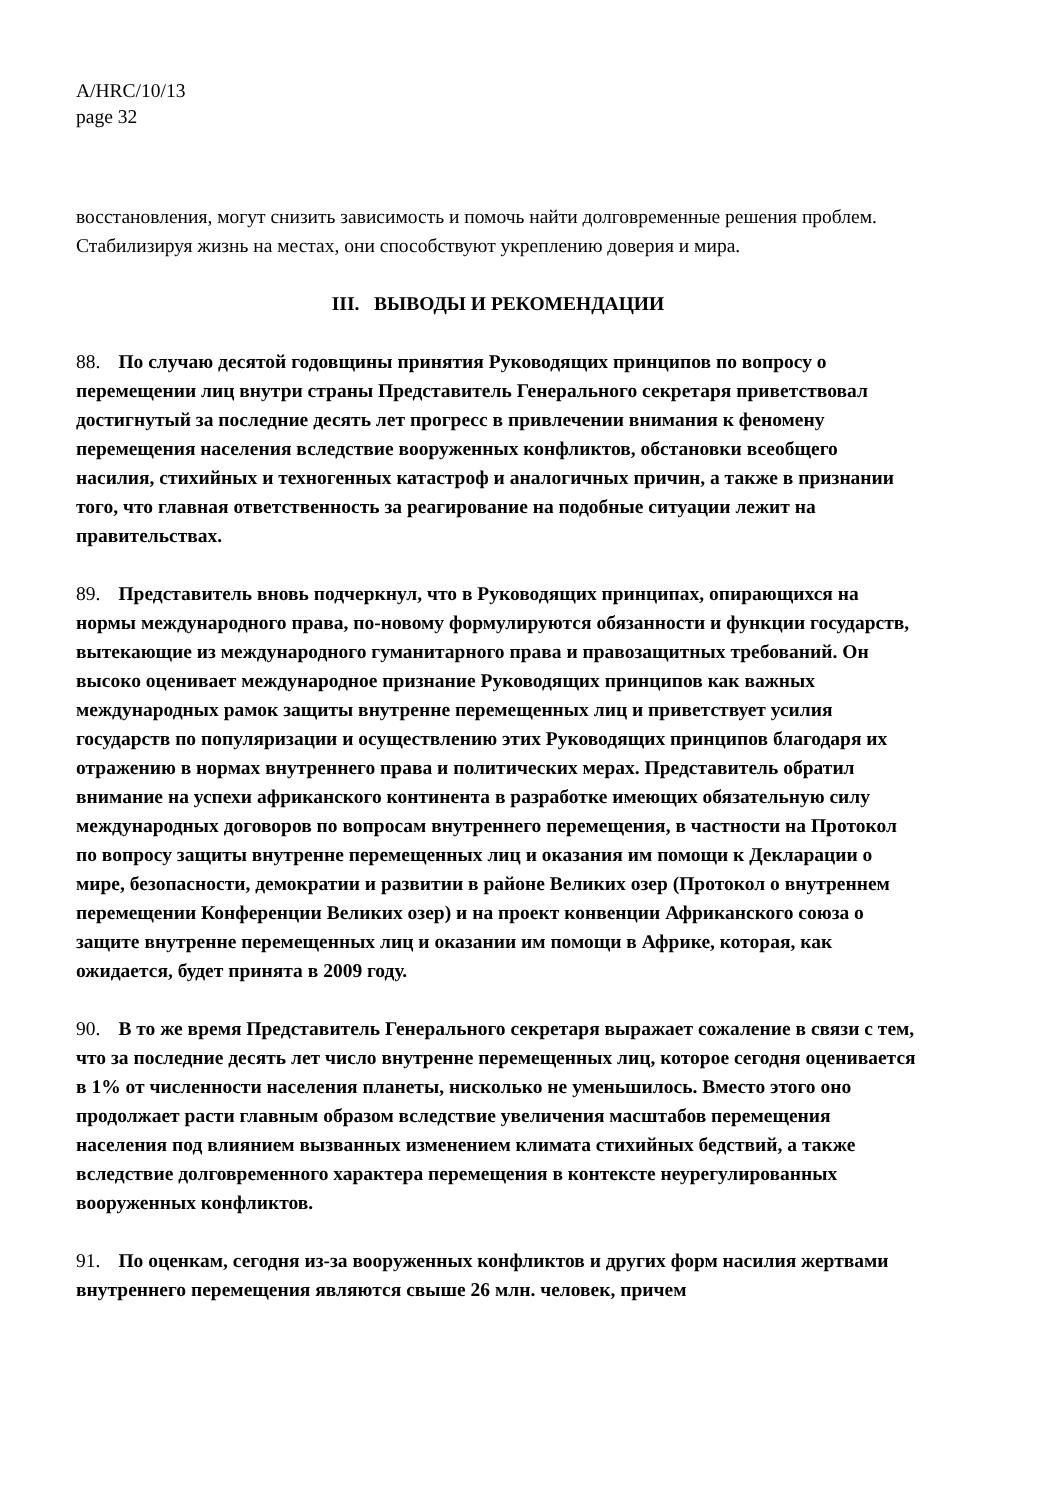A/HRC/10/13
page 32
восстановления, могут снизить зависимость и помочь найти долговременные решения проблем. Стабилизируя жизнь на местах, они способствуют укреплению доверия и мира.
III. ВЫВОДЫ И РЕКОМЕНДАЦИИ
88. По случаю десятой годовщины принятия Руководящих принципов по вопросу о перемещении лиц внутри страны Представитель Генерального секретаря приветствовал достигнутый за последние десять лет прогресс в привлечении внимания к феномену перемещения населения вследствие вооруженных конфликтов, обстановки всеобщего насилия, стихийных и техногенных катастроф и аналогичных причин, а также в признании того, что главная ответственность за реагирование на подобные ситуации лежит на правительствах.
89. Представитель вновь подчеркнул, что в Руководящих принципах, опирающихся на нормы международного права, по-новому формулируются обязанности и функции государств, вытекающие из международного гуманитарного права и правозащитных требований. Он высоко оценивает международное признание Руководящих принципов как важных международных рамок защиты внутренне перемещенных лиц и приветствует усилия государств по популяризации и осуществлению этих Руководящих принципов благодаря их отражению в нормах внутреннего права и политических мерах. Представитель обратил внимание на успехи африканского континента в разработке имеющих обязательную силу международных договоров по вопросам внутреннего перемещения, в частности на Протокол по вопросу защиты внутренне перемещенных лиц и оказания им помощи к Декларации о мире, безопасности, демократии и развитии в районе Великих озер (Протокол о внутреннем перемещении Конференции Великих озер) и на проект конвенции Африканского союза о защите внутренне перемещенных лиц и оказании им помощи в Африке, которая, как ожидается, будет принята в 2009 году.
90. В то же время Представитель Генерального секретаря выражает сожаление в связи с тем, что за последние десять лет число внутренне перемещенных лиц, которое сегодня оценивается в 1% от численности населения планеты, нисколько не уменьшилось. Вместо этого оно продолжает расти главным образом вследствие увеличения масштабов перемещения населения под влиянием вызванных изменением климата стихийных бедствий, а также вследствие долговременного характера перемещения в контексте неурегулированных вооруженных конфликтов.
91. По оценкам, сегодня из-за вооруженных конфликтов и других форм насилия жертвами внутреннего перемещения являются свыше 26 млн. человек, причем